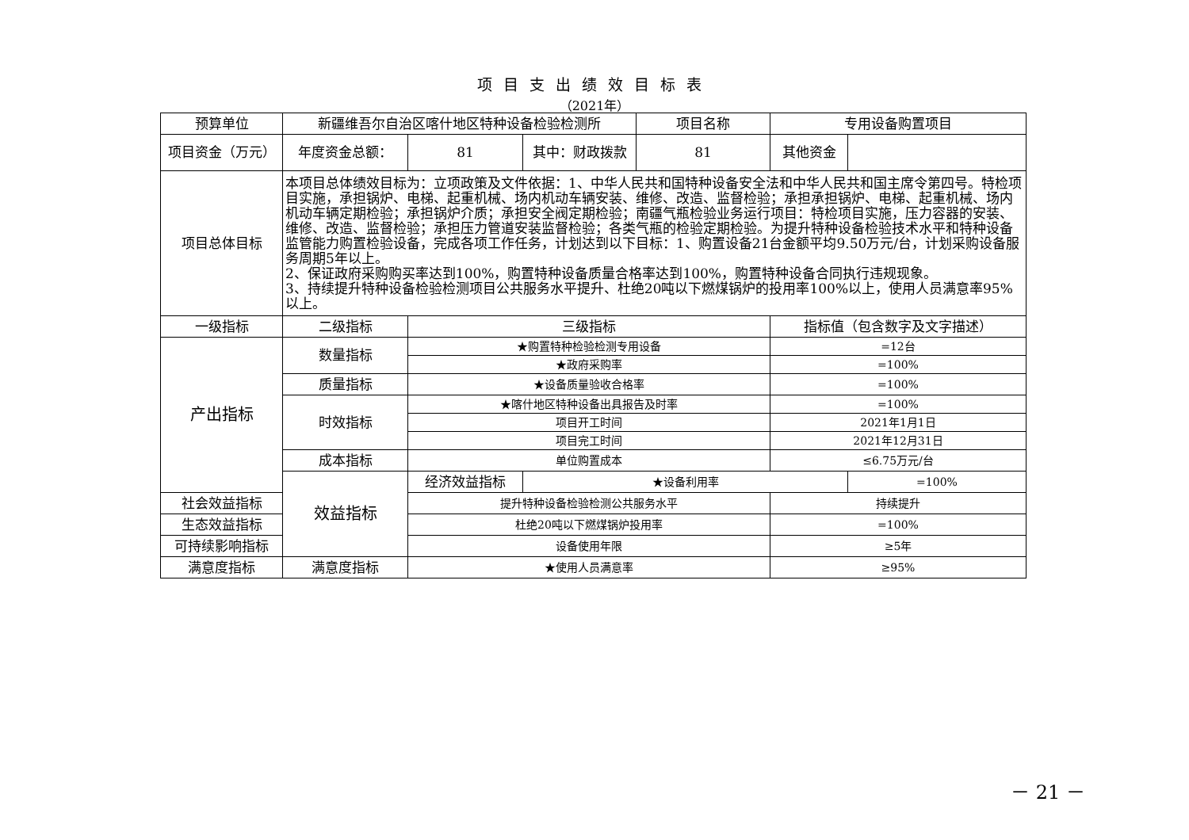项目支出绩效目标表
（2021年）
| 预算单位 | 新疆维吾尔自治区喀什地区特种设备检验检测所 | | | 项目名称 | 专用设备购置项目 | |
| 项目资金（万元） | 年度资金总额： | 81 | 其中：财政拨款 | 81 | 其他资金 | |
| 项目总体目标 | 本项目总体绩效目标为：立项政策及文件依据：1、中华人民共和国特种设备安全法和中华人民共和国主席令第四号。特检项目实施，承担锅炉、电梯、起重机械、场内机动车辆安装、维修、改造、监督检验；承担承担锅炉、电梯、起重机械、场内机动车辆定期检验；承担锅炉介质；承担安全阀定期检验；南疆气瓶检验业务运行项目：特检项目实施，压力容器的安装、维修、改造、监督检验；承担压力管道安装监督检验；各类气瓶的检验定期检验。为提升特种设备检验技术水平和特种设备监管能力购置检验设备，完成各项工作任务，计划达到以下目标：1、购置设备21台金额平均9.50万元/台，计划采购设备服务周期5年以上。 2、保证政府采购购买率达到100%，购置特种设备质量合格率达到100%，购置特种设备合同执行违规现象。 3、持续提升特种设备检验检测项目公共服务水平提升、杜绝20吨以下燃煤锅炉的投用率100%以上，使用人员满意率95%以上。 | | | | | |
| 一级指标 | 二级指标 | 三级指标 | | | 指标值（包含数字及文字描述） | |
| 产出指标 | 数量指标 | ★购置特种检验检测专用设备 | | | =12台 | |
| | | ★政府采购率 | | | =100% | |
| | 质量指标 | ★设备质量验收合格率 | | | =100% | |
| | 时效指标 | ★喀什地区特种设备出具报告及时率 | | | =100% | |
| | | 项目开工时间 | | | 2021年1月1日 | |
| | | 项目完工时间 | | | 2021年12月31日 | |
| | 成本指标 | 单位购置成本 | | | ≤6.75万元/台 | |
| | 效益指标 | 经济效益指标 | ★设备利用率 | | | =100% |
| 社会效益指标 | | 提升特种设备检验检测公共服务水平 | | | 持续提升 | |
| 生态效益指标 | | 杜绝20吨以下燃煤锅炉投用率 | | | =100% | |
| 可持续影响指标 | | 设备使用年限 | | | ≥5年 | |
| 满意度指标 | 满意度指标 | ★使用人员满意率 | | | ≥95% | |
－ 21 －